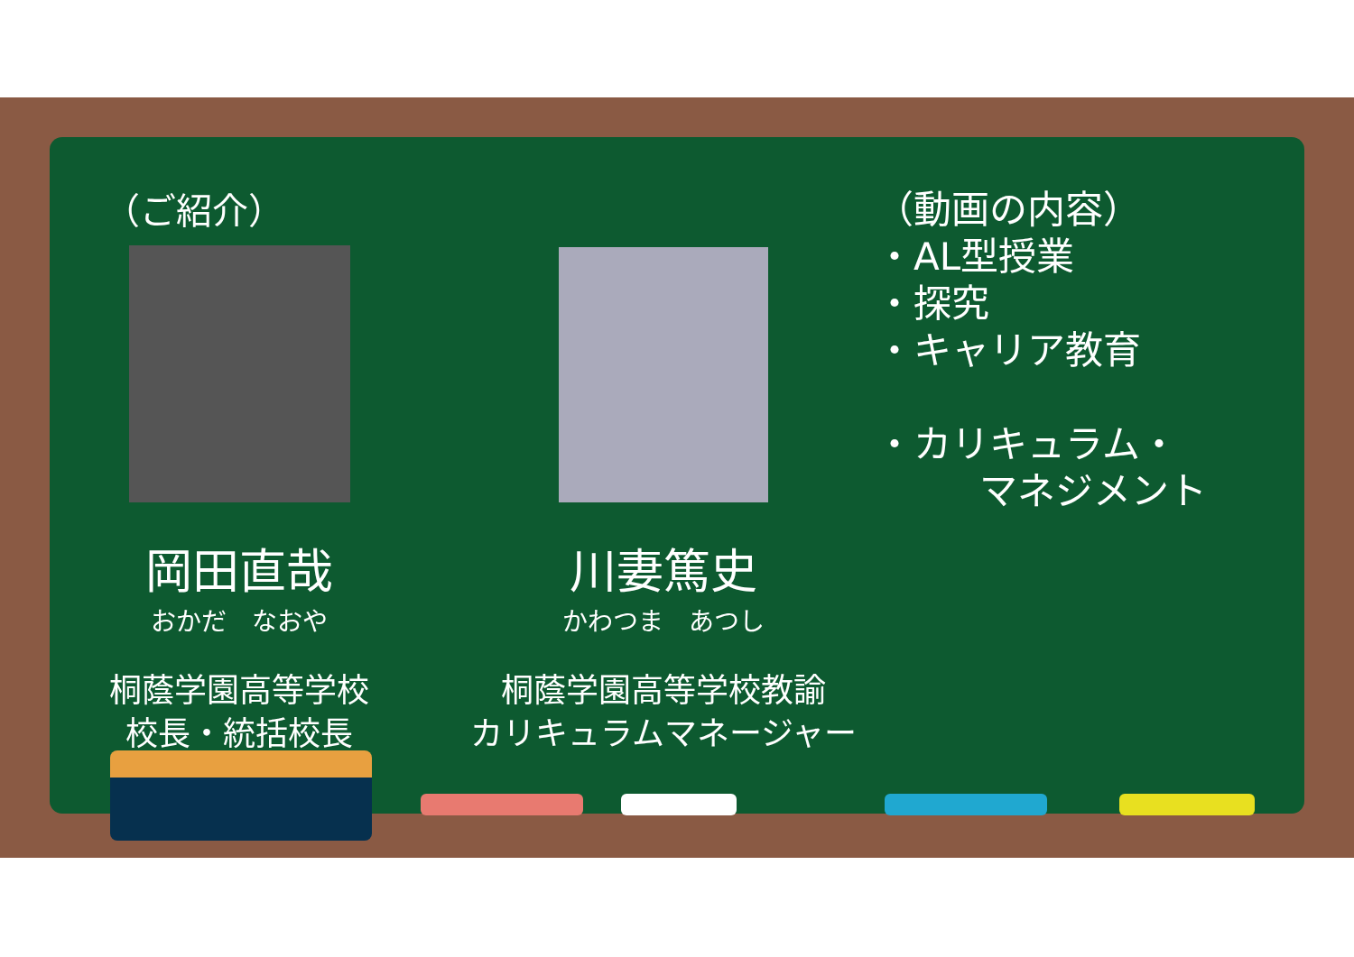（ご紹介）
岡田直哉
おかだ　なおや
桐蔭学園高等学校
校長・統括校長
川妻篤史
かわつま　あつし
桐蔭学園高等学校教諭
カリキュラムマネージャー
（動画の内容）
・AL型授業
・探究
・キャリア教育
・カリキュラム・
マネジメント